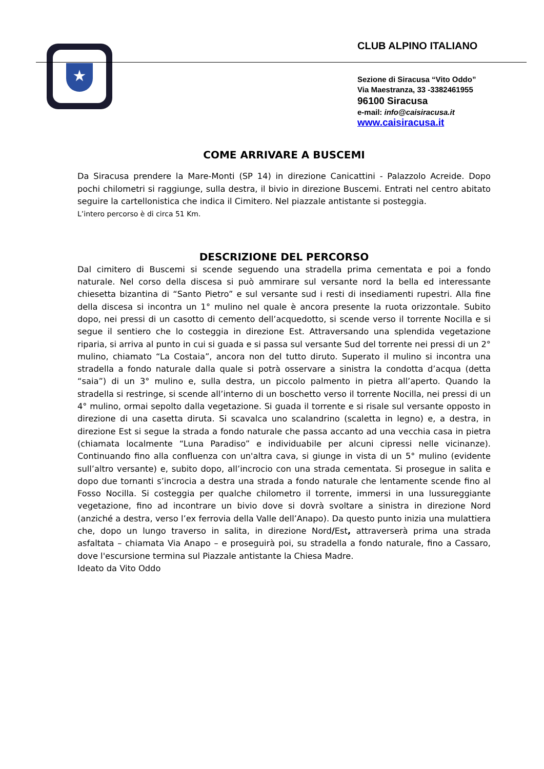★
CLUB ALPINO ITALIANO
Sezione di Siracusa “Vito Oddo”
Via Maestranza, 33 -3382461955
96100 Siracusa
e-mail: info@caisiracusa.it
www.caisiracusa.it
COME ARRIVARE A BUSCEMI
Da Siracusa prendere la Mare-Monti (SP 14) in direzione Canicattini - Palazzolo Acreide. Dopo pochi chilometri si raggiunge, sulla destra, il bivio in direzione Buscemi. Entrati nel centro abitato seguire la cartellonistica che indica il Cimitero. Nel piazzale antistante si posteggia.
L’intero percorso è di circa 51 Km.
DESCRIZIONE DEL PERCORSO
Dal cimitero di Buscemi si scende seguendo una stradella prima cementata e poi a fondo naturale. Nel corso della discesa si può ammirare sul versante nord la bella ed interessante chiesetta bizantina di “Santo Pietro” e sul versante sud i resti di insediamenti rupestri. Alla fine della discesa si incontra un 1° mulino nel quale è ancora presente la ruota orizzontale. Subito dopo, nei pressi di un casotto di cemento dell’acquedotto, si scende verso il torrente Nocilla e si segue il sentiero che lo costeggia in direzione Est. Attraversando una splendida vegetazione riparia, si arriva al punto in cui si guada e si passa sul versante Sud del torrente nei pressi di un 2° mulino, chiamato “La Costaia”, ancora non del tutto diruto. Superato il mulino si incontra una stradella a fondo naturale dalla quale si potrà osservare a sinistra la condotta d’acqua (detta “saia”) di un 3° mulino e, sulla destra, un piccolo palmento in pietra all’aperto. Quando la stradella si restringe, si scende all’interno di un boschetto verso il torrente Nocilla, nei pressi di un 4° mulino, ormai sepolto dalla vegetazione. Si guada il torrente e si risale sul versante opposto in direzione di una casetta diruta. Si scavalca uno scalandrino (scaletta in legno) e, a destra, in direzione Est si segue la strada a fondo naturale che passa accanto ad una vecchia casa in pietra (chiamata localmente “Luna Paradiso” e individuabile per alcuni cipressi nelle vicinanze). Continuando fino alla confluenza con un'altra cava, si giunge in vista di un 5° mulino (evidente sull’altro versante) e, subito dopo, all’incrocio con una strada cementata. Si prosegue in salita e dopo due tornanti s’incrocia a destra una strada a fondo naturale che lentamente scende fino al Fosso Nocilla. Si costeggia per qualche chilometro il torrente, immersi in una lussureggiante vegetazione, fino ad incontrare un bivio dove si dovrà svoltare a sinistra in direzione Nord (anziché a destra, verso l’ex ferrovia della Valle dell’Anapo). Da questo punto inizia una mulattiera che, dopo un lungo traverso in salita, in direzione Nord/Est, attraverserà prima una strada asfaltata – chiamata Via Anapo – e proseguirà poi, su stradella a fondo naturale, fino a Cassaro, dove l'escursione termina sul Piazzale antistante la Chiesa Madre.
Ideato da Vito Oddo